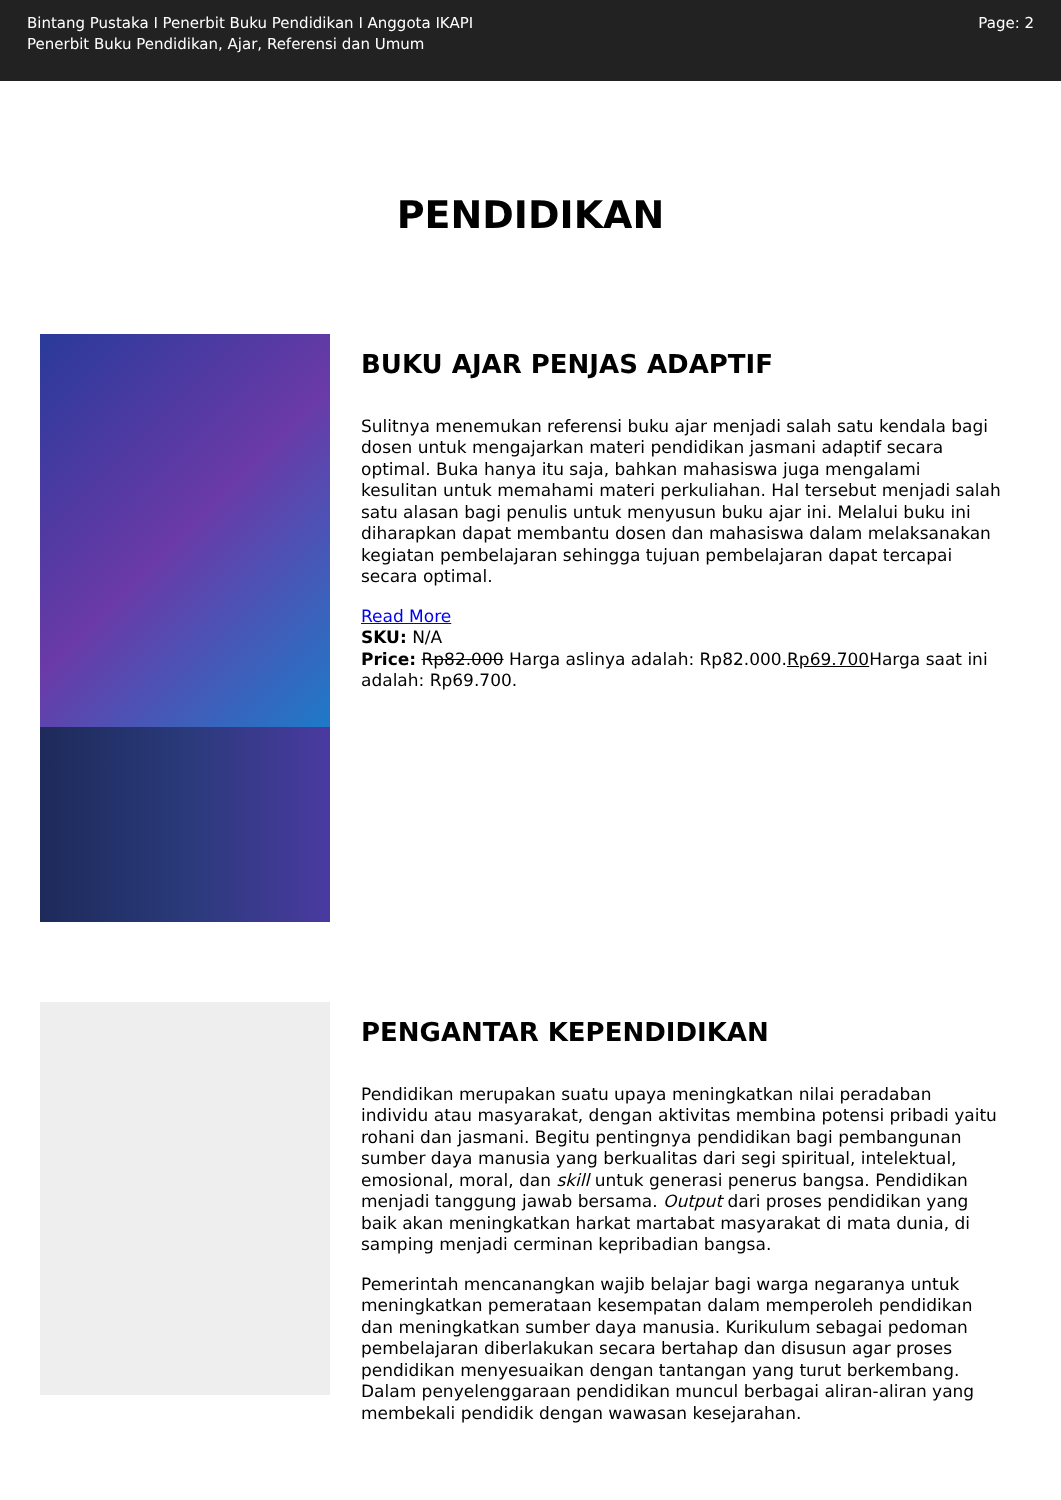Bintang Pustaka I Penerbit Buku Pendidikan I Anggota IKAPI
Penerbit Buku Pendidikan, Ajar, Referensi dan Umum
Page: 2
PENDIDIKAN
BUKU AJAR PENJAS ADAPTIF
Sulitnya menemukan referensi buku ajar menjadi salah satu kendala bagi dosen untuk mengajarkan materi pendidikan jasmani adaptif secara optimal. Buka hanya itu saja, bahkan mahasiswa juga mengalami kesulitan untuk memahami materi perkuliahan. Hal tersebut menjadi salah satu alasan bagi penulis untuk menyusun buku ajar ini. Melalui buku ini diharapkan dapat membantu dosen dan mahasiswa dalam melaksanakan kegiatan pembelajaran sehingga tujuan pembelajaran dapat tercapai secara optimal.
Read More
SKU: N/A
Price: Rp82.000 Harga aslinya adalah: Rp82.000.Rp69.700 Harga saat ini adalah: Rp69.700.
PENGANTAR KEPENDIDIKAN
Pendidikan merupakan suatu upaya meningkatkan nilai peradaban individu atau masyarakat, dengan aktivitas membina potensi pribadi yaitu rohani dan jasmani. Begitu pentingnya pendidikan bagi pembangunan sumber daya manusia yang berkualitas dari segi spiritual, intelektual, emosional, moral, dan skill untuk generasi penerus bangsa. Pendidikan menjadi tanggung jawab bersama. Output dari proses pendidikan yang baik akan meningkatkan harkat martabat masyarakat di mata dunia, di samping menjadi cerminan kepribadian bangsa.
Pemerintah mencanangkan wajib belajar bagi warga negaranya untuk meningkatkan pemerataan kesempatan dalam memperoleh pendidikan dan meningkatkan sumber daya manusia. Kurikulum sebagai pedoman pembelajaran diberlakukan secara bertahap dan disusun agar proses pendidikan menyesuaikan dengan tantangan yang turut berkembang. Dalam penyelenggaraan pendidikan muncul berbagai aliran-aliran yang membekali pendidik dengan wawasan kesejarahan.